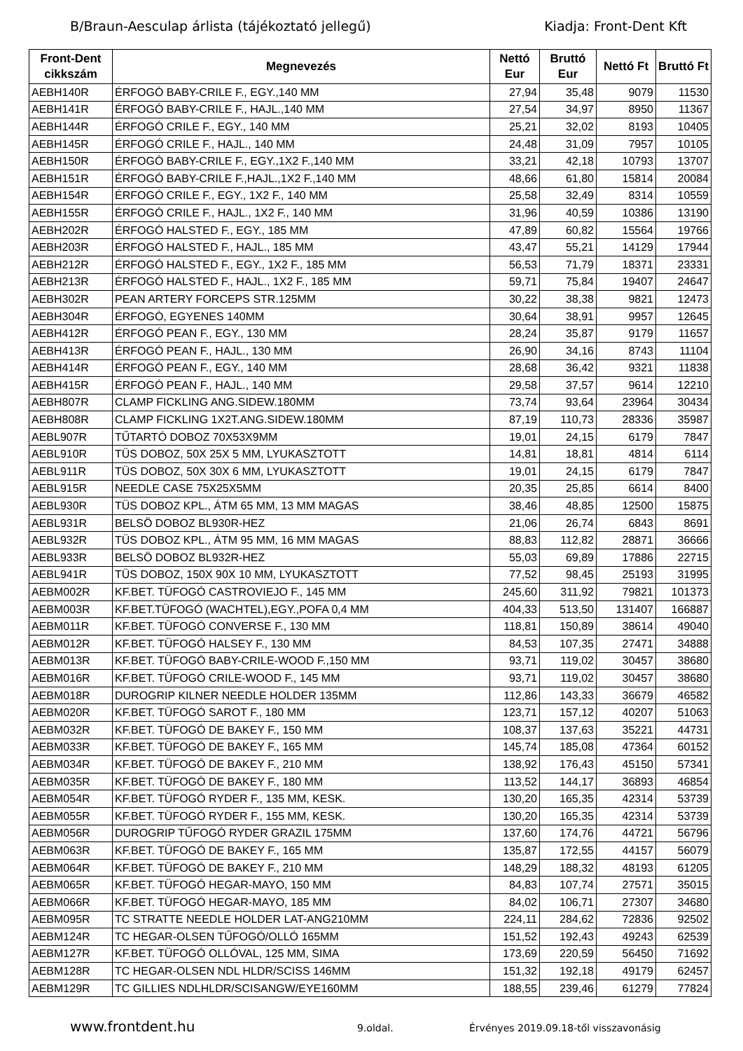B/Braun-Aesculap árlista (tájékoztató jellegű) Kiadja: Front-Dent Kft
| Front-Dent cikkszám | Megnevezés | Nettó Eur | Bruttó Eur | Nettó Ft | Bruttó Ft |
| --- | --- | --- | --- | --- | --- |
| AEBH140R | ÉRFOGÓ BABY-CRILE F., EGY.,140 MM | 27,94 | 35,48 | 9079 | 11530 |
| AEBH141R | ÉRFOGÓ BABY-CRILE F., HAJL.,140 MM | 27,54 | 34,97 | 8950 | 11367 |
| AEBH144R | ÉRFOGÓ CRILE F., EGY., 140 MM | 25,21 | 32,02 | 8193 | 10405 |
| AEBH145R | ÉRFOGÓ CRILE F., HAJL., 140 MM | 24,48 | 31,09 | 7957 | 10105 |
| AEBH150R | ÉRFOGÓ BABY-CRILE F., EGY.,1X2 F.,140 MM | 33,21 | 42,18 | 10793 | 13707 |
| AEBH151R | ÉRFOGÓ BABY-CRILE F.,HAJL.,1X2 F.,140 MM | 48,66 | 61,80 | 15814 | 20084 |
| AEBH154R | ÉRFOGÓ CRILE F., EGY., 1X2 F., 140 MM | 25,58 | 32,49 | 8314 | 10559 |
| AEBH155R | ÉRFOGÓ CRILE F., HAJL., 1X2 F., 140 MM | 31,96 | 40,59 | 10386 | 13190 |
| AEBH202R | ÉRFOGÓ HALSTED F., EGY., 185 MM | 47,89 | 60,82 | 15564 | 19766 |
| AEBH203R | ÉRFOGÓ HALSTED F., HAJL., 185 MM | 43,47 | 55,21 | 14129 | 17944 |
| AEBH212R | ÉRFOGÓ HALSTED F., EGY., 1X2 F., 185 MM | 56,53 | 71,79 | 18371 | 23331 |
| AEBH213R | ÉRFOGÓ HALSTED F., HAJL., 1X2 F., 185 MM | 59,71 | 75,84 | 19407 | 24647 |
| AEBH302R | PEAN ARTERY FORCEPS STR.125MM | 30,22 | 38,38 | 9821 | 12473 |
| AEBH304R | ÉRFOGÓ, EGYENES 140MM | 30,64 | 38,91 | 9957 | 12645 |
| AEBH412R | ÉRFOGÓ PEAN F., EGY., 130 MM | 28,24 | 35,87 | 9179 | 11657 |
| AEBH413R | ÉRFOGÓ PEAN F., HAJL., 130 MM | 26,90 | 34,16 | 8743 | 11104 |
| AEBH414R | ÉRFOGÓ PEAN F., EGY., 140 MM | 28,68 | 36,42 | 9321 | 11838 |
| AEBH415R | ÉRFOGÓ PEAN F., HAJL., 140 MM | 29,58 | 37,57 | 9614 | 12210 |
| AEBH807R | CLAMP FICKLING ANG.SIDEW.180MM | 73,74 | 93,64 | 23964 | 30434 |
| AEBH808R | CLAMP FICKLING 1X2T.ANG.SIDEW.180MM | 87,19 | 110,73 | 28336 | 35987 |
| AEBL907R | TŰTARTÓ DOBOZ 70X53X9MM | 19,01 | 24,15 | 6179 | 7847 |
| AEBL910R | TÜS DOBOZ, 50X 25X 5 MM, LYUKASZTOTT | 14,81 | 18,81 | 4814 | 6114 |
| AEBL911R | TÜS DOBOZ, 50X 30X 6 MM, LYUKASZTOTT | 19,01 | 24,15 | 6179 | 7847 |
| AEBL915R | NEEDLE CASE 75X25X5MM | 20,35 | 25,85 | 6614 | 8400 |
| AEBL930R | TÜS DOBOZ KPL., ÁTM 65 MM, 13 MM MAGAS | 38,46 | 48,85 | 12500 | 15875 |
| AEBL931R | BELSÖ DOBOZ BL930R-HEZ | 21,06 | 26,74 | 6843 | 8691 |
| AEBL932R | TÜS DOBOZ KPL., ÁTM 95 MM, 16 MM MAGAS | 88,83 | 112,82 | 28871 | 36666 |
| AEBL933R | BELSÖ DOBOZ BL932R-HEZ | 55,03 | 69,89 | 17886 | 22715 |
| AEBL941R | TÜS DOBOZ, 150X 90X 10 MM, LYUKASZTOTT | 77,52 | 98,45 | 25193 | 31995 |
| AEBM002R | KF.BET. TÜFOGÓ CASTROVIEJO F., 145 MM | 245,60 | 311,92 | 79821 | 101373 |
| AEBM003R | KF.BET.TÜFOGÓ (WACHTEL),EGY.,POFA 0,4 MM | 404,33 | 513,50 | 131407 | 166887 |
| AEBM011R | KF.BET. TÜFOGÓ CONVERSE F., 130 MM | 118,81 | 150,89 | 38614 | 49040 |
| AEBM012R | KF.BET. TÜFOGÓ HALSEY F., 130 MM | 84,53 | 107,35 | 27471 | 34888 |
| AEBM013R | KF.BET. TÜFOGÓ BABY-CRILE-WOOD F.,150 MM | 93,71 | 119,02 | 30457 | 38680 |
| AEBM016R | KF.BET. TÜFOGÓ CRILE-WOOD F., 145 MM | 93,71 | 119,02 | 30457 | 38680 |
| AEBM018R | DUROGRIP KILNER NEEDLE HOLDER 135MM | 112,86 | 143,33 | 36679 | 46582 |
| AEBM020R | KF.BET. TÜFOGÓ SAROT F., 180 MM | 123,71 | 157,12 | 40207 | 51063 |
| AEBM032R | KF.BET. TÜFOGÓ DE BAKEY F., 150 MM | 108,37 | 137,63 | 35221 | 44731 |
| AEBM033R | KF.BET. TÜFOGÓ DE BAKEY F., 165 MM | 145,74 | 185,08 | 47364 | 60152 |
| AEBM034R | KF.BET. TÜFOGÓ DE BAKEY F., 210 MM | 138,92 | 176,43 | 45150 | 57341 |
| AEBM035R | KF.BET. TÜFOGÓ DE BAKEY F., 180 MM | 113,52 | 144,17 | 36893 | 46854 |
| AEBM054R | KF.BET. TÜFOGÓ RYDER F., 135 MM, KESK. | 130,20 | 165,35 | 42314 | 53739 |
| AEBM055R | KF.BET. TÜFOGÓ RYDER F., 155 MM, KESK. | 130,20 | 165,35 | 42314 | 53739 |
| AEBM056R | DUROGRIP TŰFOGÓ RYDER GRAZIL 175MM | 137,60 | 174,76 | 44721 | 56796 |
| AEBM063R | KF.BET. TÜFOGÓ DE BAKEY F., 165 MM | 135,87 | 172,55 | 44157 | 56079 |
| AEBM064R | KF.BET. TÜFOGÓ DE BAKEY F., 210 MM | 148,29 | 188,32 | 48193 | 61205 |
| AEBM065R | KF.BET. TÜFOGÓ HEGAR-MAYO, 150 MM | 84,83 | 107,74 | 27571 | 35015 |
| AEBM066R | KF.BET. TÜFOGÓ HEGAR-MAYO, 185 MM | 84,02 | 106,71 | 27307 | 34680 |
| AEBM095R | TC STRATTE NEEDLE HOLDER LAT-ANG210MM | 224,11 | 284,62 | 72836 | 92502 |
| AEBM124R | TC HEGAR-OLSEN TŰFOGÓ/OLLÓ 165MM | 151,52 | 192,43 | 49243 | 62539 |
| AEBM127R | KF.BET. TÜFOGÓ OLLÓVAL, 125 MM, SIMA | 173,69 | 220,59 | 56450 | 71692 |
| AEBM128R | TC HEGAR-OLSEN NDL HLDR/SCISS 146MM | 151,32 | 192,18 | 49179 | 62457 |
| AEBM129R | TC GILLIES NDLHLDR/SCISANGW/EYE160MM | 188,55 | 239,46 | 61279 | 77824 |
www.frontdent.hu 9.oldal. Érvényes 2019.09.18-től visszavonásig